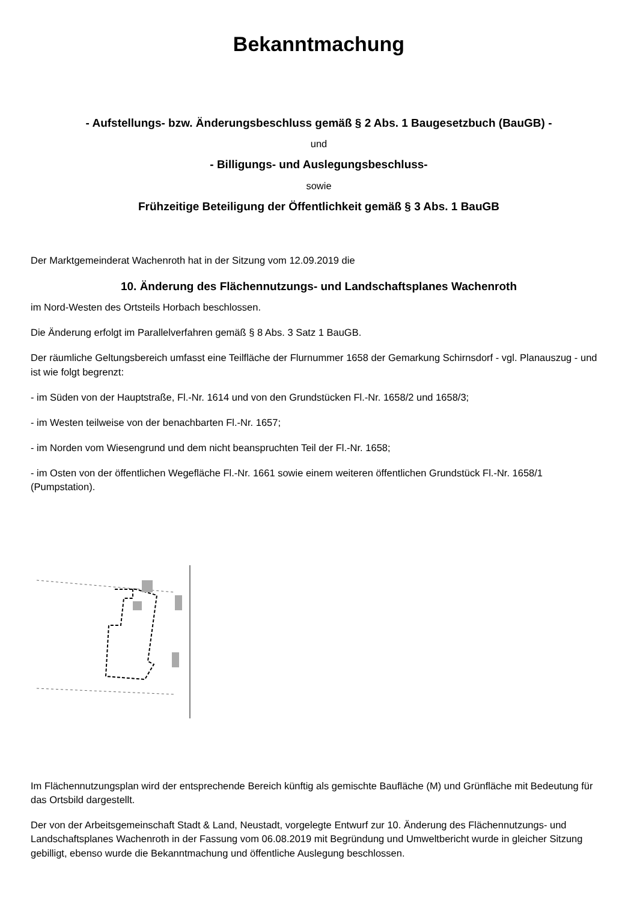Bekanntmachung
- Aufstellungs- bzw. Änderungsbeschluss gemäß § 2 Abs. 1 Baugesetzbuch (BauGB) -
und
- Billigungs- und Auslegungsbeschluss-
sowie
Frühzeitige Beteiligung der Öffentlichkeit gemäß § 3 Abs. 1 BauGB
Der Marktgemeinderat Wachenroth hat in der Sitzung vom 12.09.2019 die
10. Änderung des Flächennutzungs- und Landschaftsplanes Wachenroth
im Nord-Westen des Ortsteils Horbach beschlossen.
Die Änderung erfolgt im Parallelverfahren gemäß § 8 Abs. 3 Satz 1 BauGB.
Der räumliche Geltungsbereich umfasst eine Teilfläche der Flurnummer 1658 der Gemarkung Schirnsdorf - vgl. Planauszug - und ist wie folgt begrenzt:
- im Süden von der Hauptstraße, Fl.-Nr. 1614 und von den Grundstücken Fl.-Nr. 1658/2 und 1658/3;
- im Westen teilweise von der benachbarten Fl.-Nr. 1657;
- im Norden vom Wiesengrund und dem nicht beanspruchten Teil der Fl.-Nr. 1658;
- im Osten von der öffentlichen Wegefläche Fl.-Nr. 1661 sowie einem weiteren öffentlichen Grundstück Fl.-Nr. 1658/1 (Pumpstation).
Im Flächennutzungsplan wird der entsprechende Bereich künftig als gemischte Baufläche (M) und Grünfläche mit Bedeutung für das Ortsbild dargestellt.
Der von der Arbeitsgemeinschaft Stadt & Land, Neustadt, vorgelegte Entwurf zur 10. Änderung des Flächennutzungs- und Landschaftsplanes Wachenroth in der Fassung vom 06.08.2019 mit Begründung und Umweltbericht wurde in gleicher Sitzung gebilligt, ebenso wurde die Bekanntmachung und öffentliche Auslegung beschlossen.